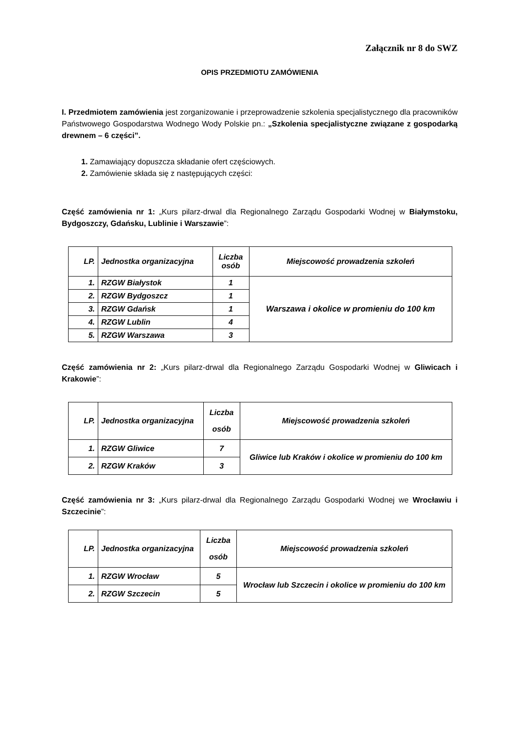Załącznik nr 8 do SWZ
OPIS PRZEDMIOTU ZAMÓWIENIA
I. Przedmiotem zamówienia jest zorganizowanie i przeprowadzenie szkolenia specjalistycznego dla pracowników Państwowego Gospodarstwa Wodnego Wody Polskie pn.: „Szkolenia specjalistyczne związane z gospodarką drewnem – 6 części”.
1. Zamawiający dopuszcza składanie ofert częściowych.
2. Zamówienie składa się z następujących części:
Część zamówienia nr 1: „Kurs pilarz-drwal dla Regionalnego Zarządu Gospodarki Wodnej w Białymstoku, Bydgoszczy, Gdańsku, Lublinie i Warszawie”:
| LP. | Jednostka organizacyjna | Liczba osób | Miejscowość prowadzenia szkoleń |
| --- | --- | --- | --- |
| 1. | RZGW Białystok | 1 | Warszawa i okolice w promieniu do 100 km |
| 2. | RZGW Bydgoszcz | 1 | |
| 3. | RZGW Gdańsk | 1 | |
| 4. | RZGW Lublin | 4 | |
| 5. | RZGW Warszawa | 3 | |
Część zamówienia nr 2: „Kurs pilarz-drwal dla Regionalnego Zarządu Gospodarki Wodnej w Gliwicach i Krakowie”:
| LP. | Jednostka organizacyjna | Liczba osób | Miejscowość prowadzenia szkoleń |
| --- | --- | --- | --- |
| 1. | RZGW Gliwice | 7 | Gliwice lub Kraków i okolice w promieniu do 100 km |
| 2. | RZGW Kraków | 3 | |
Część zamówienia nr 3: „Kurs pilarz-drwal dla Regionalnego Zarządu Gospodarki Wodnej we Wrocławiu i Szczecinie”:
| LP. | Jednostka organizacyjna | Liczba osób | Miejscowość prowadzenia szkoleń |
| --- | --- | --- | --- |
| 1. | RZGW Wrocław | 5 | Wrocław lub Szczecin i okolice w promieniu do 100 km |
| 2. | RZGW Szczecin | 5 | |